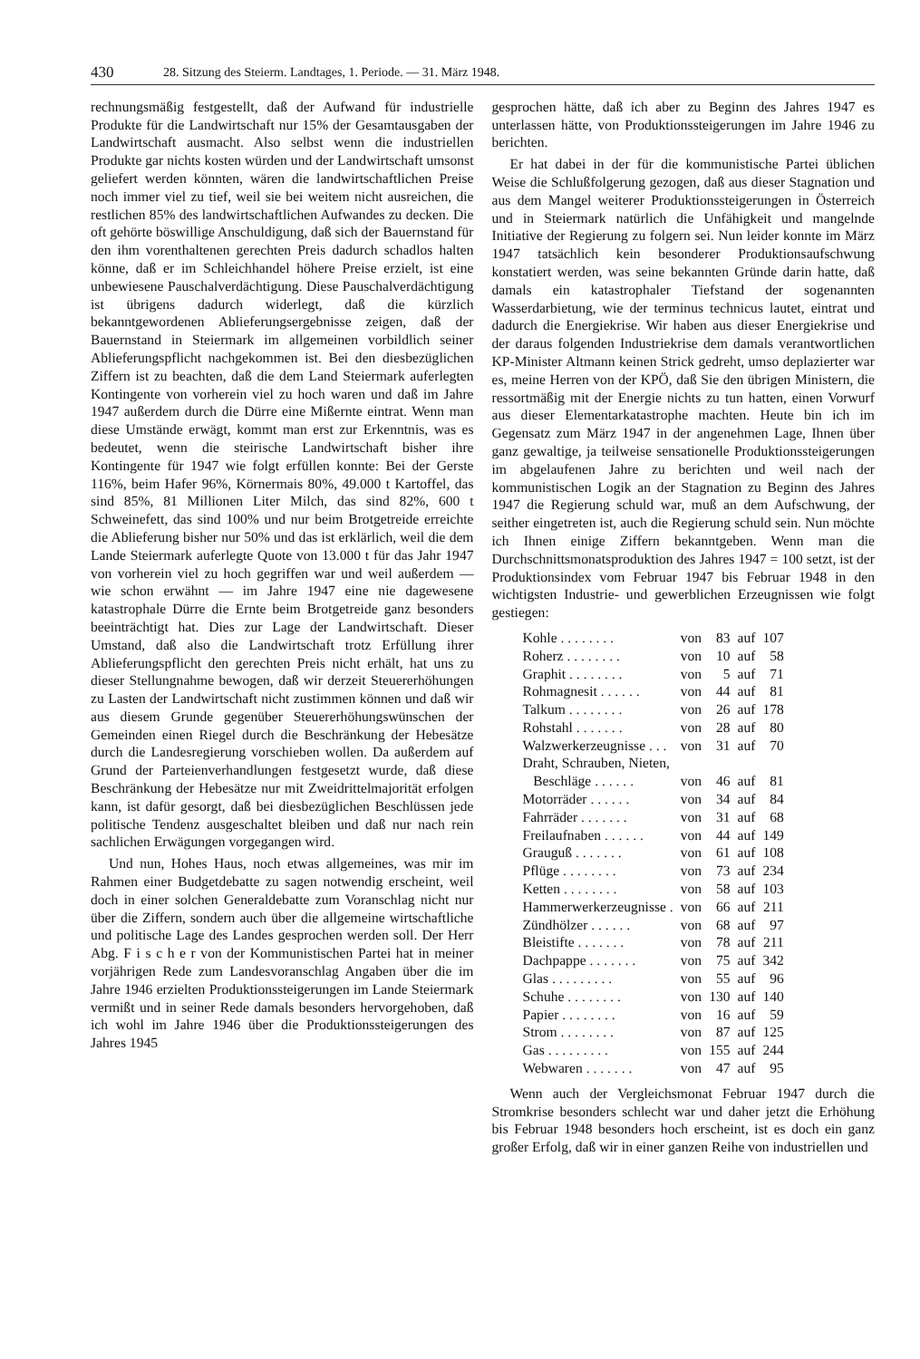430 28. Sitzung des Steierm. Landtages, 1. Periode. — 31. März 1948.
rechnungsmäßig festgestellt, daß der Aufwand für industrielle Produkte für die Landwirtschaft nur 15% der Gesamtausgaben der Landwirtschaft ausmacht. Also selbst wenn die industriellen Produkte gar nichts kosten würden und der Landwirtschaft umsonst geliefert werden könnten, wären die landwirtschaftlichen Preise noch immer viel zu tief, weil sie bei weitem nicht ausreichen, die restlichen 85% des landwirtschaftlichen Aufwandes zu decken. Die oft gehörte böswillige Anschuldigung, daß sich der Bauernstand für den ihm vorenthaltenen gerechten Preis dadurch schadlos halten könne, daß er im Schleichhandel höhere Preise erzielt, ist eine unbewiesene Pauschalverdächtigung. Diese Pauschalverdächtigung ist übrigens dadurch widerlegt, daß die kürzlich bekanntgewordenen Ablieferungsergebnisse zeigen, daß der Bauernstand in Steiermark im allgemeinen vorbildlich seiner Ablieferungspflicht nachgekommen ist. Bei den diesbezüglichen Ziffern ist zu beachten, daß die dem Land Steiermark auferlegten Kontingente von vorherein viel zu hoch waren und daß im Jahre 1947 außerdem durch die Dürre eine Mißernte eintrat. Wenn man diese Umstände erwägt, kommt man erst zur Erkenntnis, was es bedeutet, wenn die steirische Landwirtschaft bisher ihre Kontingente für 1947 wie folgt erfüllen konnte: Bei der Gerste 116%, beim Hafer 96%, Körnermais 80%, 49.000 t Kartoffel, das sind 85%, 81 Millionen Liter Milch, das sind 82%, 600 t Schweinefett, das sind 100% und nur beim Brotgetreide erreichte die Ablieferung bisher nur 50% und das ist erklärlich, weil die dem Lande Steiermark auferlegte Quote von 13.000 t für das Jahr 1947 von vorherein viel zu hoch gegriffen war und weil außerdem — wie schon erwähnt — im Jahre 1947 eine nie dagewesene katastrophale Dürre die Ernte beim Brotgetreide ganz besonders beeinträchtigt hat. Dies zur Lage der Landwirtschaft. Dieser Umstand, daß also die Landwirtschaft trotz Erfüllung ihrer Ablieferungspflicht den gerechten Preis nicht erhält, hat uns zu dieser Stellungnahme bewogen, daß wir derzeit Steuererhöhungen zu Lasten der Landwirtschaft nicht zustimmen können und daß wir aus diesem Grunde gegenüber Steuererhöhungswünschen der Gemeinden einen Riegel durch die Beschränkung der Hebesätze durch die Landesregierung vorschieben wollen. Da außerdem auf Grund der Parteienverhandlungen festgesetzt wurde, daß diese Beschränkung der Hebesätze nur mit Zweidrittelmajorität erfolgen kann, ist dafür gesorgt, daß bei diesbezüglichen Beschlüssen jede politische Tendenz ausgeschaltet bleiben und daß nur nach rein sachlichen Erwägungen vorgegangen wird.
Und nun, Hohes Haus, noch etwas allgemeines, was mir im Rahmen einer Budgetdebatte zu sagen notwendig erscheint, weil doch in einer solchen Generaldebatte zum Voranschlag nicht nur über die Ziffern, sondern auch über die allgemeine wirtschaftliche und politische Lage des Landes gesprochen werden soll. Der Herr Abg. F i s c h e r von der Kommunistischen Partei hat in meiner vorjährigen Rede zum Landesvoranschlag Angaben über die im Jahre 1946 erzielten Produktionssteigerungen im Lande Steiermark vermißt und in seiner Rede damals besonders hervorgehoben, daß ich wohl im Jahre 1946 über die Produktionssteigerungen des Jahres 1945
gesprochen hätte, daß ich aber zu Beginn des Jahres 1947 es unterlassen hätte, von Produktionssteigerungen im Jahre 1946 zu berichten.
Er hat dabei in der für die kommunistische Partei üblichen Weise die Schlußfolgerung gezogen, daß aus dieser Stagnation und aus dem Mangel weiterer Produktionssteigerungen in Österreich und in Steiermark natürlich die Unfähigkeit und mangelnde Initiative der Regierung zu folgern sei. Nun leider konnte im März 1947 tatsächlich kein besonderer Produktionsaufschwung konstatiert werden, was seine bekannten Gründe darin hatte, daß damals ein katastrophaler Tiefstand der sogenannten Wasserdarbietung, wie der terminus technicus lautet, eintrat und dadurch die Energiekrise. Wir haben aus dieser Energiekrise und der daraus folgenden Industriekrise dem damals verantwortlichen KP-Minister Altmann keinen Strick gedreht, umso deplazierter war es, meine Herren von der KPÖ, daß Sie den übrigen Ministern, die ressortmäßig mit der Energie nichts zu tun hatten, einen Vorwurf aus dieser Elementarkatastrophe machten. Heute bin ich im Gegensatz zum März 1947 in der angenehmen Lage, Ihnen über ganz gewaltige, ja teilweise sensationelle Produktionssteigerungen im abgelaufenen Jahre zu berichten und weil nach der kommunistischen Logik an der Stagnation zu Beginn des Jahres 1947 die Regierung schuld war, muß an dem Aufschwung, der seither eingetreten ist, auch die Regierung schuld sein. Nun möchte ich Ihnen einige Ziffern bekanntgeben. Wenn man die Durchschnittsmonatsproduktion des Jahres 1947 = 100 setzt, ist der Produktionsindex vom Februar 1947 bis Februar 1948 in den wichtigsten Industrie- und gewerblichen Erzeugnissen wie folgt gestiegen:
| Kohle . . . . . . . . | von | 83 | auf | 107 |
| Roherz . . . . . . . . | von | 10 | auf | 58 |
| Graphit . . . . . . . . | von | 5 | auf | 71 |
| Rohmagnesit . . . . . . | von | 44 | auf | 81 |
| Talkum . . . . . . . . | von | 26 | auf | 178 |
| Rohstahl . . . . . . . | von | 28 | auf | 80 |
| Walzwerkerzeugnisse . . . | von | 31 | auf | 70 |
| Draht, Schrauben, Nieten, Beschläge . . . . . . | von | 46 | auf | 81 |
| Motorräder . . . . . . | von | 34 | auf | 84 |
| Fahrräder . . . . . . . | von | 31 | auf | 68 |
| Freilaufnaben . . . . . . | von | 44 | auf | 149 |
| Grauguß . . . . . . . | von | 61 | auf | 108 |
| Pflüge . . . . . . . . | von | 73 | auf | 234 |
| Ketten . . . . . . . . | von | 58 | auf | 103 |
| Hammerwerkerzeugnisse . | von | 66 | auf | 211 |
| Zündhölzer . . . . . . | von | 68 | auf | 97 |
| Bleistifte . . . . . . . | von | 78 | auf | 211 |
| Dachpappe . . . . . . . | von | 75 | auf | 342 |
| Glas . . . . . . . . . | von | 55 | auf | 96 |
| Schuhe . . . . . . . . | von | 130 | auf | 140 |
| Papier . . . . . . . . | von | 16 | auf | 59 |
| Strom . . . . . . . . | von | 87 | auf | 125 |
| Gas . . . . . . . . . | von | 155 | auf | 244 |
| Webwaren . . . . . . . | von | 47 | auf | 95 |
Wenn auch der Vergleichsmonat Februar 1947 durch die Stromkrise besonders schlecht war und daher jetzt die Erhöhung bis Februar 1948 besonders hoch erscheint, ist es doch ein ganz großer Erfolg, daß wir in einer ganzen Reihe von industriellen und